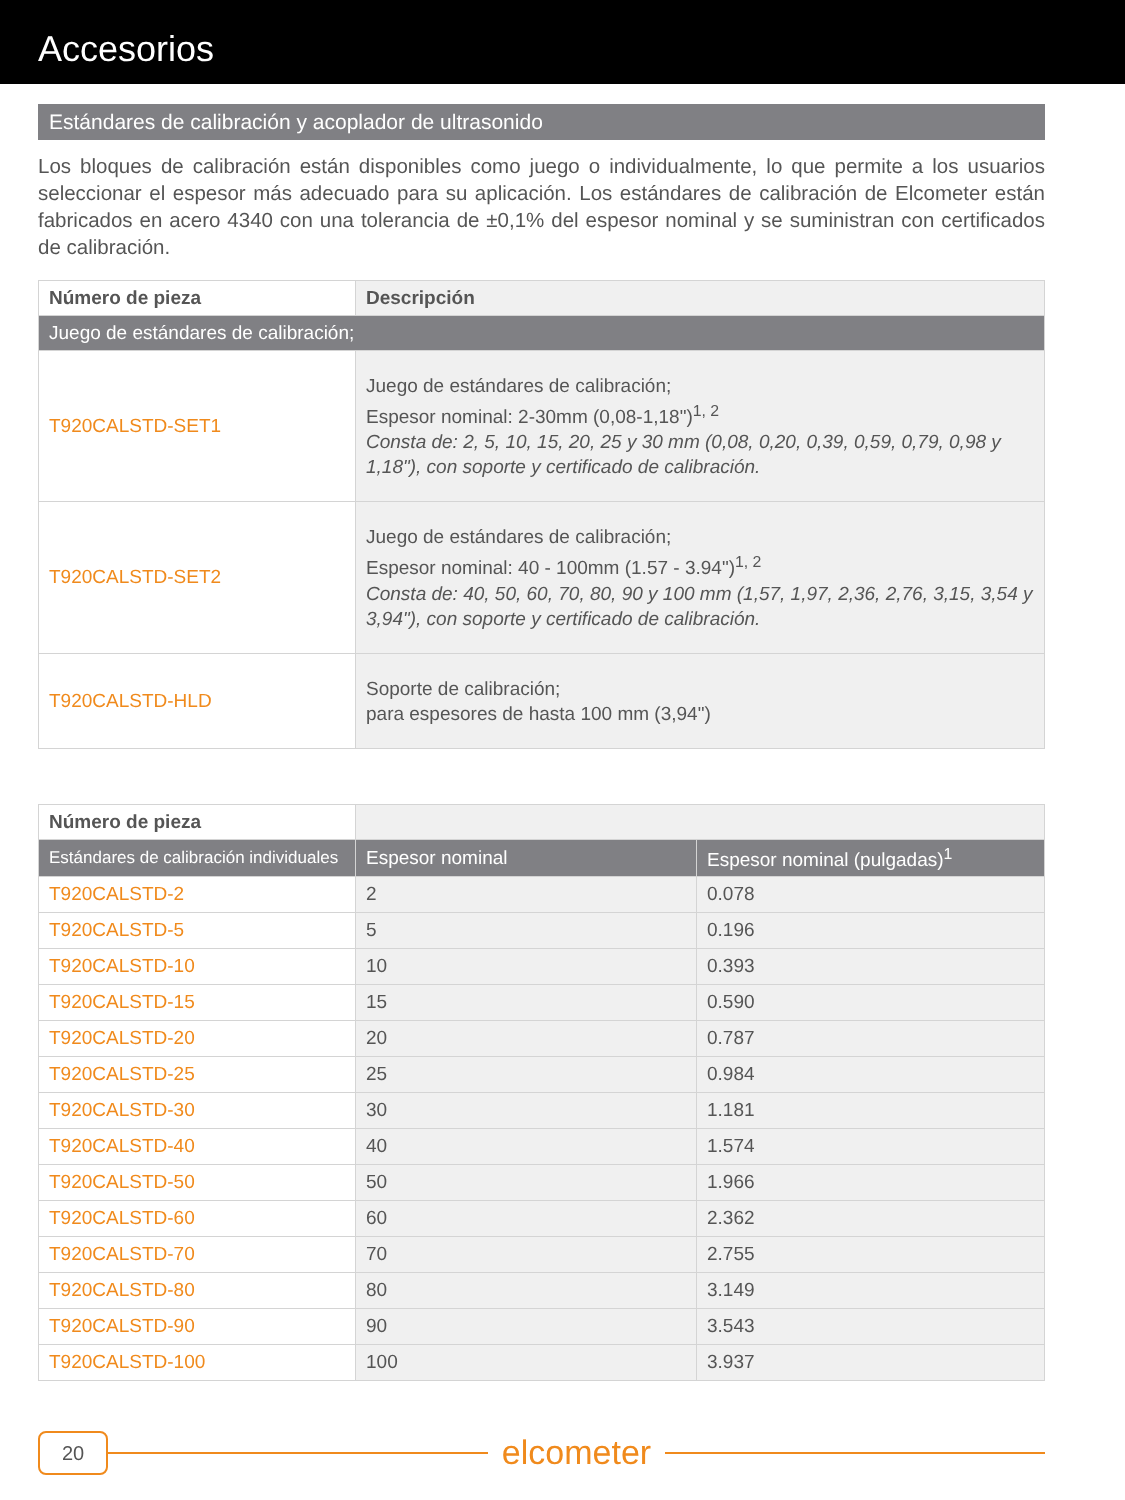Accesorios
Estándares de calibración y acoplador de ultrasonido
Los bloques de calibración están disponibles como juego o individualmente, lo que permite a los usuarios seleccionar el espesor más adecuado para su aplicación. Los estándares de calibración de Elcometer están fabricados en acero 4340 con una tolerancia de ±0,1% del espesor nominal y se suministran con certificados de calibración.
| Número de pieza | Descripción |
| --- | --- |
| Juego de estándares de calibración; | |
| T920CALSTD-SET1 | Juego de estándares de calibración; Espesor nominal: 2-30mm (0,08-1,18")<sup>1, 2</sup> Consta de: 2, 5, 10, 15, 20, 25 y 30 mm (0,08, 0,20, 0,39, 0,59, 0,79, 0,98 y 1,18"), con soporte y certificado de calibración. |
| T920CALSTD-SET2 | Juego de estándares de calibración; Espesor nominal: 40 - 100mm (1.57 - 3.94")<sup>1, 2</sup> Consta de: 40, 50, 60, 70, 80, 90 y 100 mm (1,57, 1,97, 2,36, 2,76, 3,15, 3,54 y 3,94"), con soporte y certificado de calibración. |
| T920CALSTD-HLD | Soporte de calibración; para espesores de hasta 100 mm (3,94") |
| Número de pieza | | |
| --- | --- | --- |
| Estándares de calibración individuales | Espesor nominal | Espesor nominal (pulgadas)<sup>1</sup> |
| T920CALSTD-2 | 2 | 0.078 |
| T920CALSTD-5 | 5 | 0.196 |
| T920CALSTD-10 | 10 | 0.393 |
| T920CALSTD-15 | 15 | 0.590 |
| T920CALSTD-20 | 20 | 0.787 |
| T920CALSTD-25 | 25 | 0.984 |
| T920CALSTD-30 | 30 | 1.181 |
| T920CALSTD-40 | 40 | 1.574 |
| T920CALSTD-50 | 50 | 1.966 |
| T920CALSTD-60 | 60 | 2.362 |
| T920CALSTD-70 | 70 | 2.755 |
| T920CALSTD-80 | 80 | 3.149 |
| T920CALSTD-90 | 90 | 3.543 |
| T920CALSTD-100 | 100 | 3.937 |
20
elcometer